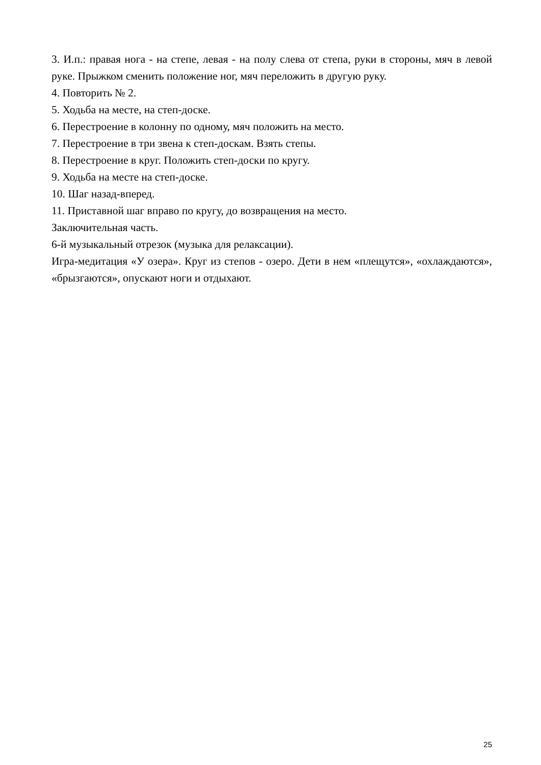3. И.п.: правая нога - на степе, левая - на полу слева от степа, руки в стороны, мяч в левой руке. Прыжком сменить положение ног, мяч переложить в другую руку.
4. Повторить № 2.
5. Ходьба на месте, на степ-доске.
6. Перестроение в колонну по одному, мяч положить на место.
7. Перестроение в три звена к степ-доскам. Взять степы.
8. Перестроение в круг. Положить степ-доски по кругу.
9. Ходьба на месте на степ-доске.
10. Шаг назад-вперед.
11. Приставной шаг вправо по кругу, до возвращения на место.
Заключительная часть.
6-й музыкальный отрезок (музыка для релаксации).
Игра-медитация «У озера». Круг из степов - озеро. Дети в нем «плещутся», «охлаждаются», «брызгаются», опускают ноги и отдыхают.
25